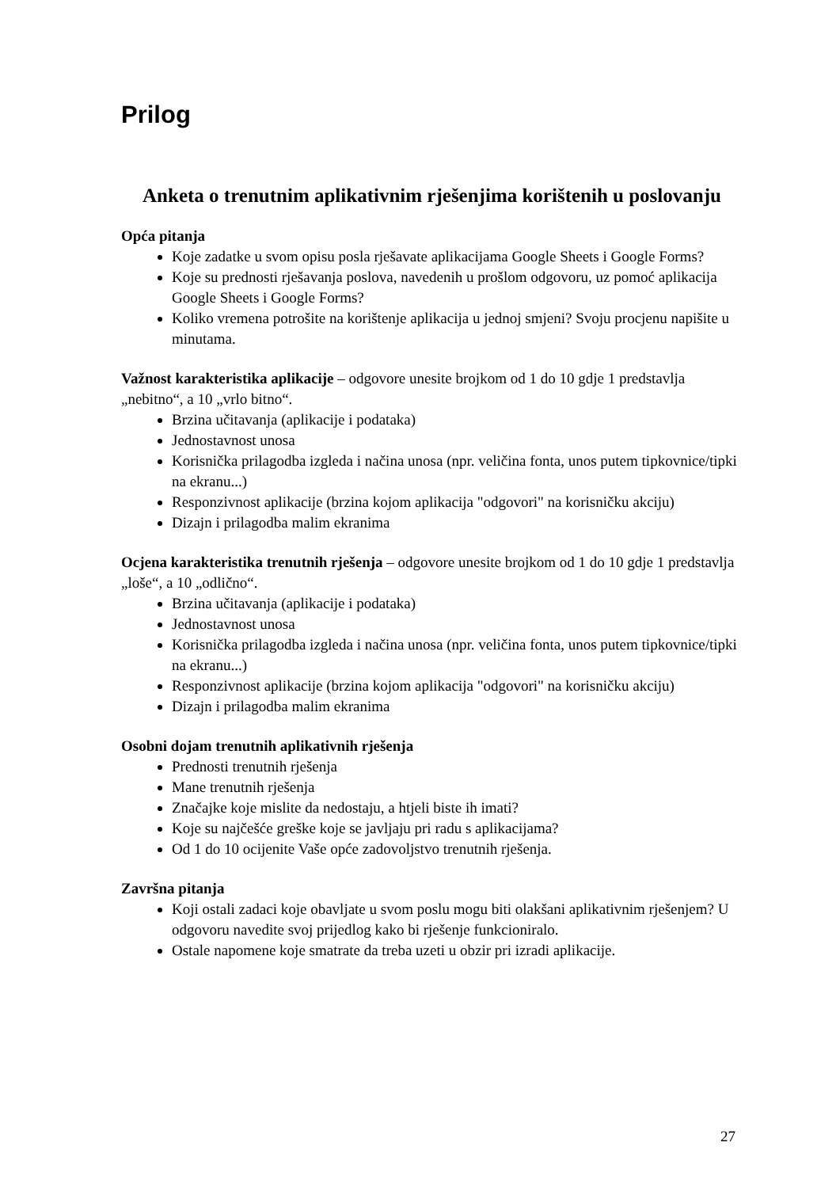Prilog
Anketa o trenutnim aplikativnim rješenjima korištenih u poslovanju
Opća pitanja
Koje zadatke u svom opisu posla rješavate aplikacijama Google Sheets i Google Forms?
Koje su prednosti rješavanja poslova, navedenih u prošlom odgovoru, uz pomoć aplikacija Google Sheets i Google Forms?
Koliko vremena potrošite na korištenje aplikacija u jednoj smjeni? Svoju procjenu napišite u minutama.
Važnost karakteristika aplikacije – odgovore unesite brojkom od 1 do 10 gdje 1 predstavlja „nebitno“, a 10 „vrlo bitno“.
Brzina učitavanja (aplikacije i podataka)
Jednostavnost unosa
Korisnička prilagodba izgleda i načina unosa (npr. veličina fonta, unos putem tipkovnice/tipki na ekranu...)
Responzivnost aplikacije (brzina kojom aplikacija "odgovori" na korisničku akciju)
Dizajn i prilagodba malim ekranima
Ocjena karakteristika trenutnih rješenja – odgovore unesite brojkom od 1 do 10 gdje 1 predstavlja „loše“, a 10 „odlično“.
Brzina učitavanja (aplikacije i podataka)
Jednostavnost unosa
Korisnička prilagodba izgleda i načina unosa (npr. veličina fonta, unos putem tipkovnice/tipki na ekranu...)
Responzivnost aplikacije (brzina kojom aplikacija "odgovori" na korisničku akciju)
Dizajn i prilagodba malim ekranima
Osobni dojam trenutnih aplikativnih rješenja
Prednosti trenutnih rješenja
Mane trenutnih rješenja
Značajke koje mislite da nedostaju, a htjeli biste ih imati?
Koje su najčešće greške koje se javljaju pri radu s aplikacijama?
Od 1 do 10 ocijenite Vaše opće zadovoljstvo trenutnih rješenja.
Završna pitanja
Koji ostali zadaci koje obavljate u svom poslu mogu biti olakšani aplikativnim rješenjem? U odgovoru navedite svoj prijedlog kako bi rješenje funkcioniralo.
Ostale napomene koje smatrate da treba uzeti u obzir pri izradi aplikacije.
27